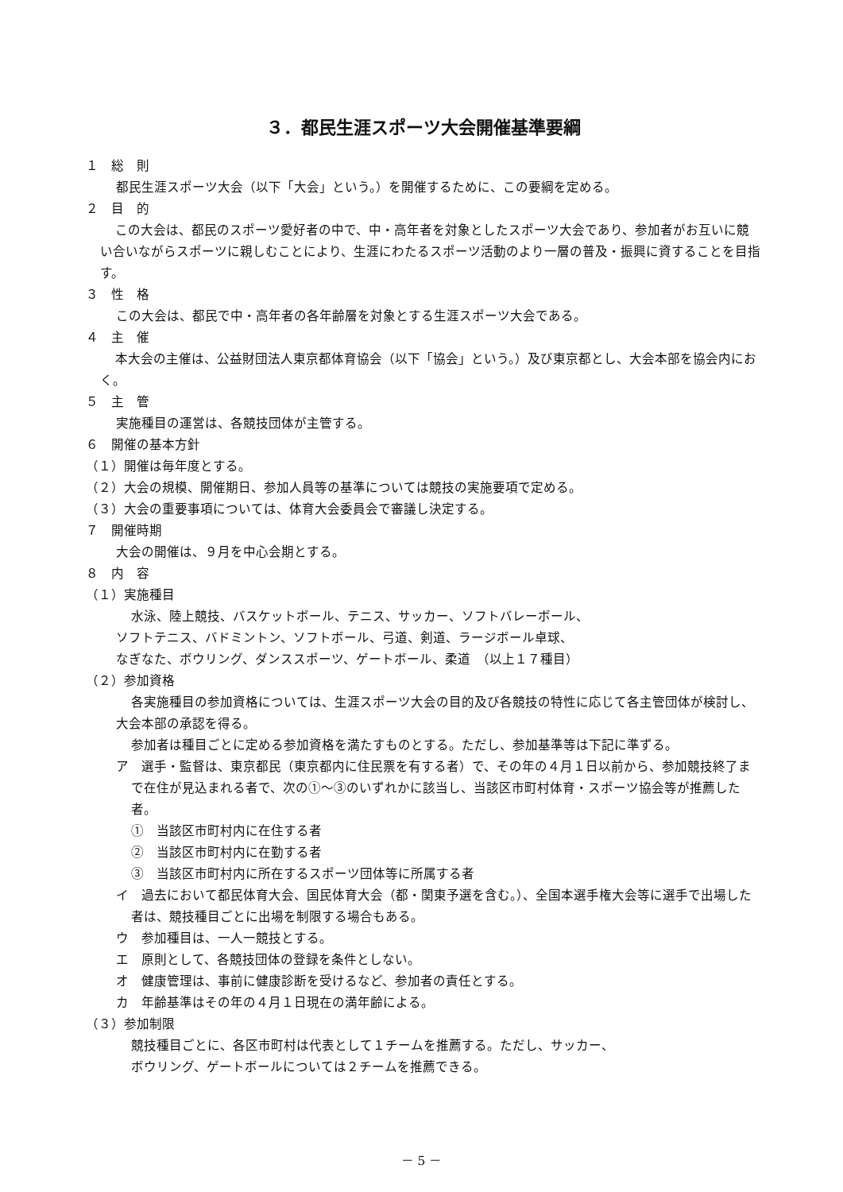３．都民生涯スポーツ大会開催基準要綱
１　総　則
都民生涯スポーツ大会（以下「大会」という。）を開催するために、この要綱を定める。
２　目　的
この大会は、都民のスポーツ愛好者の中で、中・高年者を対象としたスポーツ大会であり、参加者がお互いに競い合いながらスポーツに親しむことにより、生涯にわたるスポーツ活動のより一層の普及・振興に資することを目指す。
３　性　格
この大会は、都民で中・高年者の各年齢層を対象とする生涯スポーツ大会である。
４　主　催
本大会の主催は、公益財団法人東京都体育協会（以下「協会」という。）及び東京都とし、大会本部を協会内におく。
５　主　管
実施種目の運営は、各競技団体が主管する。
６　開催の基本方針
（１）開催は毎年度とする。
（２）大会の規模、開催期日、参加人員等の基準については競技の実施要項で定める。
（３）大会の重要事項については、体育大会委員会で審議し決定する。
７　開催時期
大会の開催は、９月を中心会期とする。
８　内　容
（１）実施種目
水泳、陸上競技、バスケットボール、テニス、サッカー、ソフトバレーボール、
ソフトテニス、バドミントン、ソフトボール、弓道、剣道、ラージボール卓球、
なぎなた、ボウリング、ダンススポーツ、ゲートボール、柔道　（以上１７種目）
（２）参加資格
各実施種目の参加資格については、生涯スポーツ大会の目的及び各競技の特性に応じて各主管団体が検討し、大会本部の承認を得る。
参加者は種目ごとに定める参加資格を満たすものとする。ただし、参加基準等は下記に準ずる。
ア　選手・監督は、東京都民（東京都内に住民票を有する者）で、その年の４月１日以前から、参加競技終了まで在住が見込まれる者で、次の①～③のいずれかに該当し、当該区市町村体育・スポーツ協会等が推薦した者。
①　当該区市町村内に在住する者
②　当該区市町村内に在勤する者
③　当該区市町村内に所在するスポーツ団体等に所属する者
イ　過去において都民体育大会、国民体育大会（都・関東予選を含む。）、全国本選手権大会等に選手で出場した者は、競技種目ごとに出場を制限する場合もある。
ウ　参加種目は、一人一競技とする。
エ　原則として、各競技団体の登録を条件としない。
オ　健康管理は、事前に健康診断を受けるなど、参加者の責任とする。
カ　年齢基準はその年の４月１日現在の満年齢による。
（３）参加制限
競技種目ごとに、各区市町村は代表として１チームを推薦する。ただし、サッカー、
ボウリング、ゲートボールについては２チームを推薦できる。
－ 5 －